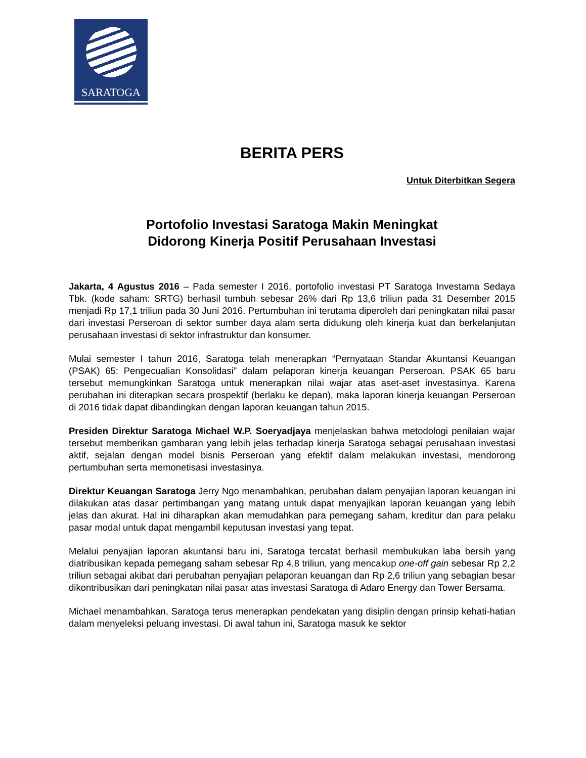SARATOGA
BERITA PERS
Untuk Diterbitkan Segera
Portofolio Investasi Saratoga Makin Meningkat
Didorong Kinerja Positif Perusahaan Investasi
Jakarta, 4 Agustus 2016 – Pada semester I 2016, portofolio investasi PT Saratoga Investama Sedaya Tbk. (kode saham: SRTG) berhasil tumbuh sebesar 26% dari Rp 13,6 triliun pada 31 Desember 2015 menjadi Rp 17,1 triliun pada 30 Juni 2016. Pertumbuhan ini terutama diperoleh dari peningkatan nilai pasar dari investasi Perseroan di sektor sumber daya alam serta didukung oleh kinerja kuat dan berkelanjutan perusahaan investasi di sektor infrastruktur dan konsumer.
Mulai semester I tahun 2016, Saratoga telah menerapkan “Pernyataan Standar Akuntansi Keuangan (PSAK) 65: Pengecualian Konsolidasi” dalam pelaporan kinerja keuangan Perseroan. PSAK 65 baru tersebut memungkinkan Saratoga untuk menerapkan nilai wajar atas aset-aset investasinya. Karena perubahan ini diterapkan secara prospektif (berlaku ke depan), maka laporan kinerja keuangan Perseroan di 2016 tidak dapat dibandingkan dengan laporan keuangan tahun 2015.
Presiden Direktur Saratoga Michael W.P. Soeryadjaya menjelaskan bahwa metodologi penilaian wajar tersebut memberikan gambaran yang lebih jelas terhadap kinerja Saratoga sebagai perusahaan investasi aktif, sejalan dengan model bisnis Perseroan yang efektif dalam melakukan investasi, mendorong pertumbuhan serta memonetisasi investasinya.
Direktur Keuangan Saratoga Jerry Ngo menambahkan, perubahan dalam penyajian laporan keuangan ini dilakukan atas dasar pertimbangan yang matang untuk dapat menyajikan laporan keuangan yang lebih jelas dan akurat. Hal ini diharapkan akan memudahkan para pemegang saham, kreditur dan para pelaku pasar modal untuk dapat mengambil keputusan investasi yang tepat.
Melalui penyajian laporan akuntansi baru ini, Saratoga tercatat berhasil membukukan laba bersih yang diatribusikan kepada pemegang saham sebesar Rp 4,8 triliun, yang mencakup one-off gain sebesar Rp 2,2 triliun sebagai akibat dari perubahan penyajian pelaporan keuangan dan Rp 2,6 triliun yang sebagian besar dikontribusikan dari peningkatan nilai pasar atas investasi Saratoga di Adaro Energy dan Tower Bersama.
Michael menambahkan, Saratoga terus menerapkan pendekatan yang disiplin dengan prinsip kehati-hatian dalam menyeleksi peluang investasi. Di awal tahun ini, Saratoga masuk ke sektor